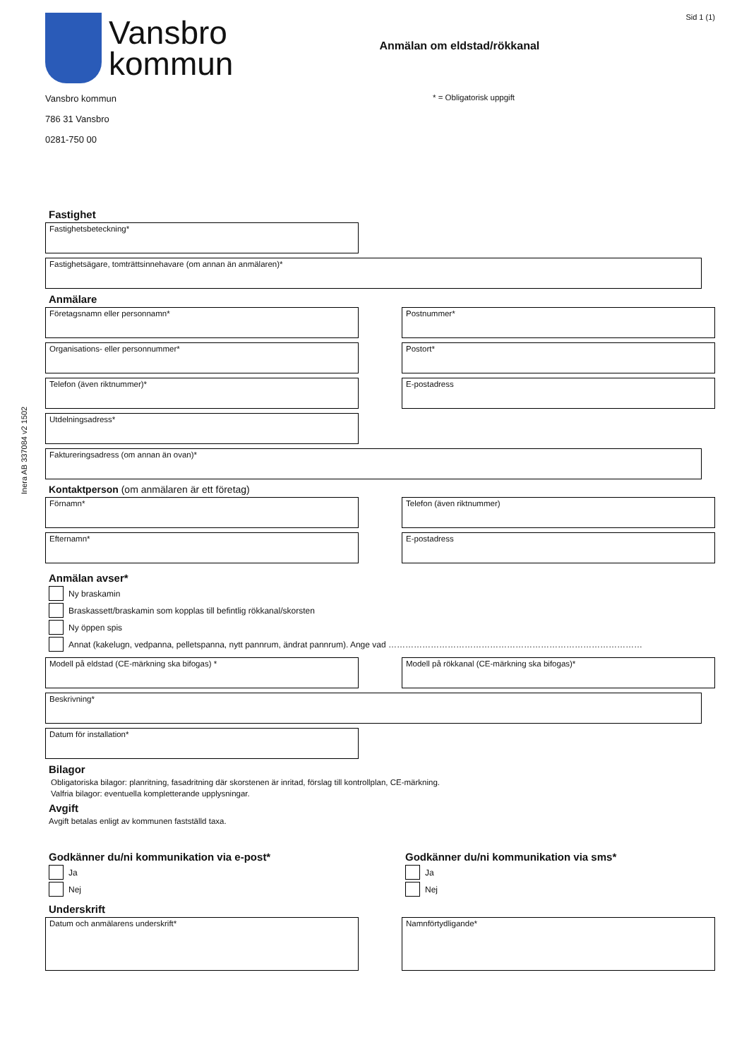Inera AB 337084 v2 1502
Vansbro
kommun
Anmälan om eldstad/rökkanal
Sid 1 (1)
Vansbro kommun
786 31 Vansbro
0281-750 00
* = Obligatorisk uppgift
Fastighet
Fastighetsbeteckning*
Fastighetsägare, tomträttsinnehavare (om annan än anmälaren)*
Anmälare
Företagsnamn eller personnamn* Postnummer*
Organisations- eller personnummer* Postort*
Telefon (även riktnummer)* E-postadress
Utdelningsadress*
Faktureringsadress (om annan än ovan)*
Kontaktperson (om anmälaren är ett företag)
Förnamn* Telefon (även riktnummer)
Efternamn* E-postadress
Anmälan avser*
Ny braskamin
Braskassett/braskamin som kopplas till befintlig rökkanal/skorsten
Ny öppen spis
Annat (kakelugn, vedpanna, pelletspanna, nytt pannrum, ändrat pannrum). Ange vad ………………………………………………………………………………
Modell på eldstad (CE-märkning ska bifogas) * Modell på rökkanal (CE-märkning ska bifogas)*
Beskrivning*
Datum för installation*
Bilagor
Obligatoriska bilagor: planritning, fasadritning där skorstenen är inritad, förslag till kontrollplan, CE-märkning.
Valfria bilagor: eventuella kompletterande upplysningar.
Avgift
Avgift betalas enligt av kommunen fastställd taxa.
Godkänner du/ni kommunikation via e-post*
Ja
Nej
Godkänner du/ni kommunikation via sms*
Ja
Nej
Underskrift
Datum och anmälarens underskrift* Namnförtydligande*